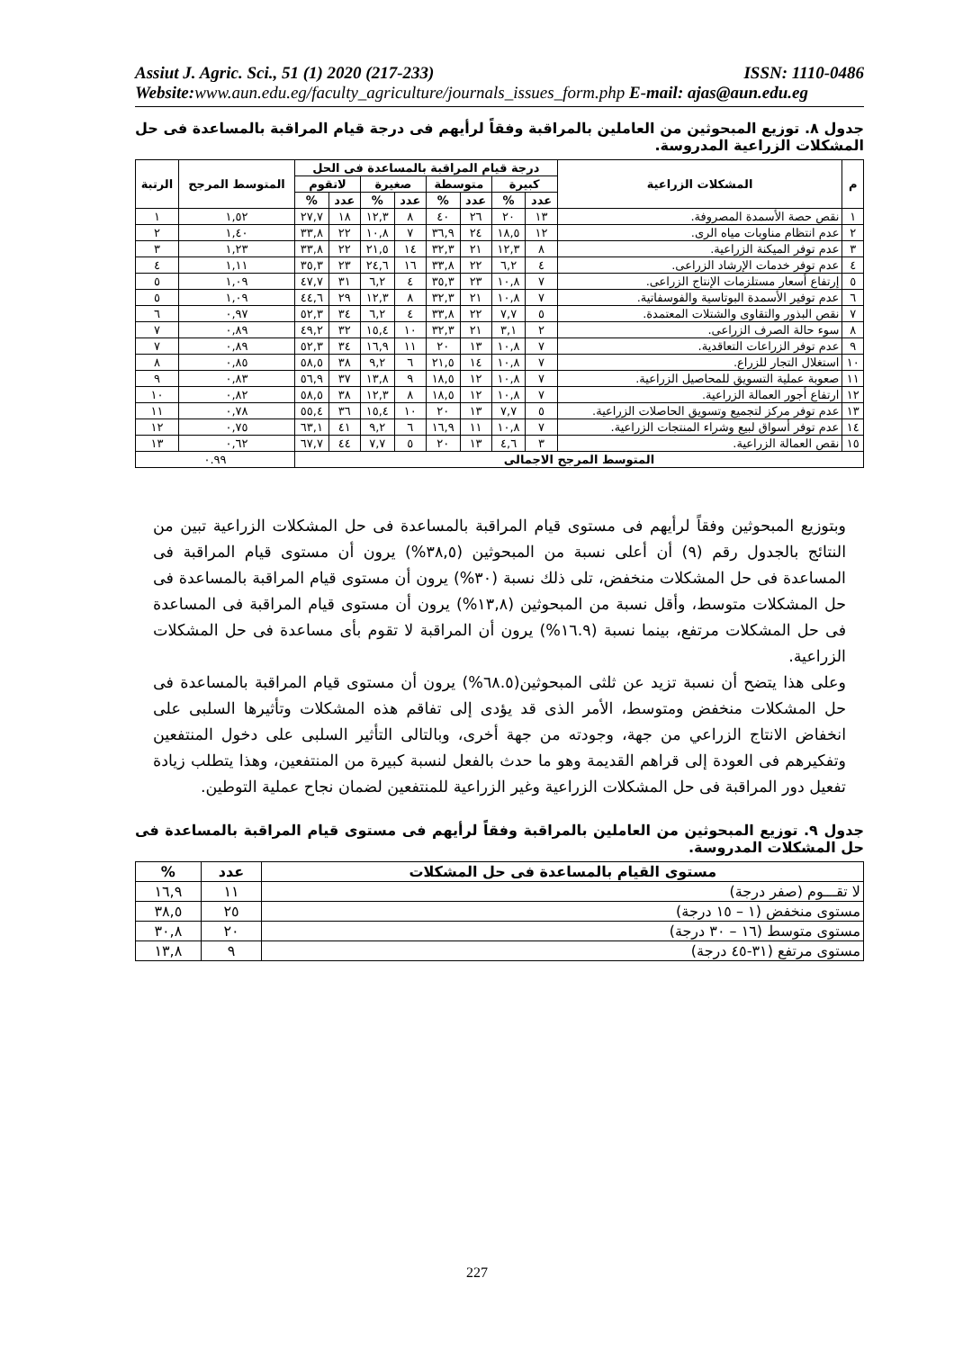Assiut J. Agric. Sci., 51 (1) 2020 (217-233) ISSN: 1110-0486
Website: www.aun.edu.eg/faculty_agriculture/journals_issues_form.php E-mail: ajas@aun.edu.eg
جدول ٨. توزيع المبحوثين من العاملين بالمراقبة وفقاً لرأيهم فى درجة قيام المراقبة بالمساعدة فى حل المشكلات الزراعية المدروسة.
| م | المشكلات الزراعية | درجة قيام المراقبة بالمساعدة فى الحل | | | | | | | | المتوسط المرجح | الرتبة |
| --- | --- | --- | --- | --- | --- | --- | --- | --- | --- | --- | --- |
| | | كبيرة | | متوسطة | | صغيرة | | لاتقوم | | | |
| | | عدد | % | عدد | % | عدد | % | عدد | % | | |
| ١ | نقص حصة الأسمدة المصروفة. | ١٣ | ٢٠ | ٢٦ | ٤٠ | ٨ | ١٢,٣ | ١٨ | ٢٧,٧ | ١,٥٢ | ١ |
| ٢ | عدم انتظام مناوبات مياه الرى. | ١٢ | ١٨,٥ | ٢٤ | ٣٦,٩ | ٧ | ١٠,٨ | ٢٢ | ٣٣,٨ | ١,٤٠ | ٢ |
| ٣ | عدم توفر الميكنة الزراعية. | ٨ | ١٢,٣ | ٢١ | ٣٢,٣ | ١٤ | ٢١,٥ | ٢٢ | ٣٣,٨ | ١,٢٣ | ٣ |
| ٤ | عدم توفر خدمات الإرشاد الزراعى. | ٤ | ٦,٢ | ٢٢ | ٣٣,٨ | ١٦ | ٢٤,٦ | ٢٣ | ٣٥,٣ | ١,١١ | ٤ |
| ٥ | إرتفاع أسعار مستلزمات الإنتاج الزراعى. | ٧ | ١٠,٨ | ٢٣ | ٣٥,٣ | ٤ | ٦,٢ | ٣١ | ٤٧,٧ | ١,٠٩ | ٥ |
| ٦ | عدم توفير الأسمدة البوتاسية والفوسفاتية. | ٧ | ١٠,٨ | ٢١ | ٣٢,٣ | ٨ | ١٢,٣ | ٢٩ | ٤٤,٦ | ١,٠٩ | ٥ |
| ٧ | نقص البذور والتقاوى والشتلات المعتمدة. | ٥ | ٧,٧ | ٢٢ | ٣٣,٨ | ٤ | ٦,٢ | ٣٤ | ٥٢,٣ | ٠,٩٧ | ٦ |
| ٨ | سوء حالة الصرف الزراعى. | ٢ | ٣,١ | ٢١ | ٣٢,٣ | ١٠ | ١٥,٤ | ٣٢ | ٤٩,٢ | ٠,٨٩ | ٧ |
| ٩ | عدم توفر الزراعات التعاقدية. | ٧ | ١٠,٨ | ١٣ | ٢٠ | ١١ | ١٦,٩ | ٣٤ | ٥٢,٣ | ٠,٨٩ | ٧ |
| ١٠ | استغلال التجار للزراع. | ٧ | ١٠,٨ | ١٤ | ٢١,٥ | ٦ | ٩,٢ | ٣٨ | ٥٨,٥ | ٠,٨٥ | ٨ |
| ١١ | صعوبة عملية التسويق للمحاصيل الزراعية. | ٧ | ١٠,٨ | ١٢ | ١٨,٥ | ٩ | ١٣,٨ | ٣٧ | ٥٦,٩ | ٠,٨٣ | ٩ |
| ١٢ | ارتفاع أجور العمالة الزراعية. | ٧ | ١٠,٨ | ١٢ | ١٨,٥ | ٨ | ١٢,٣ | ٣٨ | ٥٨,٥ | ٠,٨٢ | ١٠ |
| ١٣ | عدم توفر مركز لتجميع وتسويق الحاصلات الزراعية. | ٥ | ٧,٧ | ١٣ | ٢٠ | ١٠ | ١٥,٤ | ٣٦ | ٥٥,٤ | ٠,٧٨ | ١١ |
| ١٤ | عدم توفر أسواق لبيع وشراء المنتجات الزراعية. | ٧ | ١٠,٨ | ١١ | ١٦,٩ | ٦ | ٩,٢ | ٤١ | ٦٣,١ | ٠,٧٥ | ١٢ |
| ١٥ | نقص العمالة الزراعية. | ٣ | ٤,٦ | ١٣ | ٢٠ | ٥ | ٧,٧ | ٤٤ | ٦٧,٧ | ٠,٦٢ | ١٣ |
| المتوسط المرجح الاجمالى | | | | | | | | | | ٠.٩٩ | |
وبتوزيع المبحوثين وفقاً لرأيهم فى مستوى قيام المراقبة بالمساعدة فى حل المشكلات الزراعية تبين من النتائج بالجدول رقم (٩) أن أعلى نسبة من المبحوثين (٣٨,٥%) يرون أن مستوى قيام المراقبة فى المساعدة فى حل المشكلات منخفض، تلى ذلك نسبة (٣٠%) يرون أن مستوى قيام المراقبة بالمساعدة فى حل المشكلات متوسط، وأقل نسبة من المبحوثين (١٣,٨%) يرون أن مستوى قيام المراقبة فى المساعدة فى حل المشكلات مرتفع، بينما نسبة (١٦.٩%) يرون أن المراقبة لا تقوم بأى مساعدة فى حل المشكلات الزراعية.
وعلى هذا يتضح أن نسبة تزيد عن ثلثى المبحوثين(٦٨.٥%) يرون أن مستوى قيام المراقبة بالمساعدة فى حل المشكلات منخفض ومتوسط، الأمر الذى قد يؤدى إلى تفاقم هذه المشكلات وتأثيرها السلبى على انخفاض الانتاج الزراعي من جهة، وجودته من جهة أخرى، وبالتالى التأثير السلبى على دخول المنتفعين وتفكيرهم فى العودة إلى قراهم القديمة وهو ما حدث بالفعل لنسبة كبيرة من المنتفعين، وهذا يتطلب زيادة تفعيل دور المراقبة فى حل المشكلات الزراعية وغير الزراعية للمنتفعين لضمان نجاح عملية التوطين.
جدول ٩. توزيع المبحوثين من العاملين بالمراقبة وفقاً لرأيهم فى مستوى قيام المراقبة بالمساعدة فى حل المشكلات المدروسة.
| مستوى القيام بالمساعدة فى حل المشكلات | عدد | % |
| --- | --- | --- |
| لا تقـــوم (صفر درجة) | ١١ | ١٦,٩ |
| مستوى منخفض (١ – ١٥ درجة) | ٢٥ | ٣٨,٥ |
| مستوى متوسط (١٦ – ٣٠ درجة) | ٢٠ | ٣٠,٨ |
| مستوى مرتفع (٣١-٤٥ درجة) | ٩ | ١٣,٨ |
227